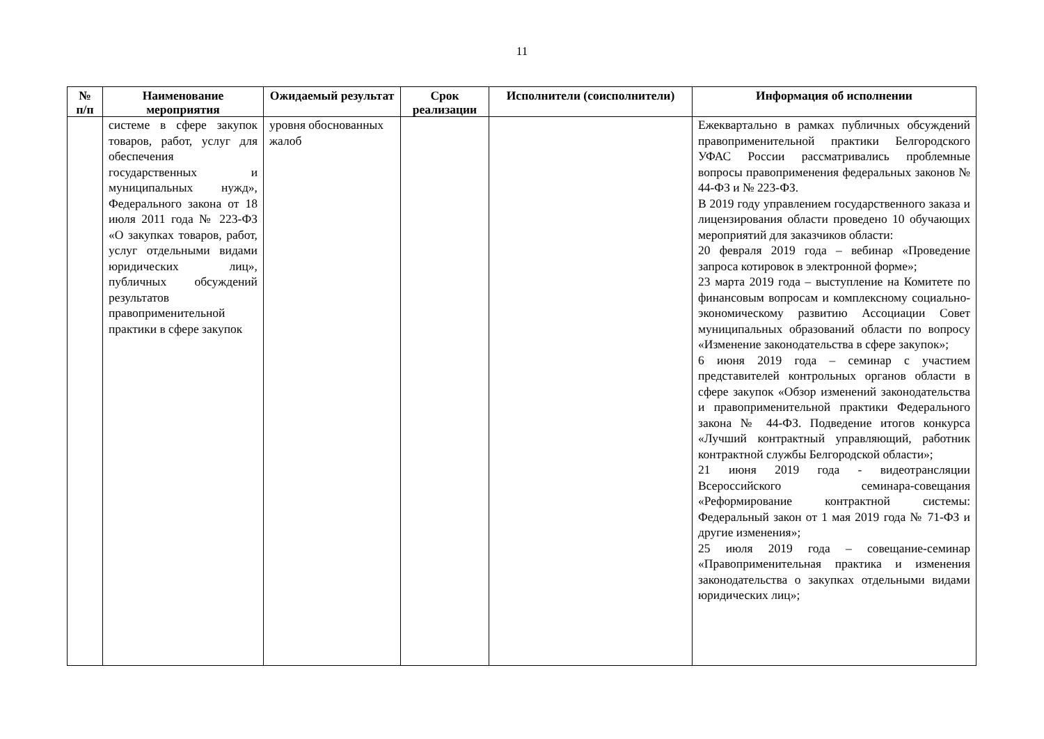11
| № п/п | Наименование мероприятия | Ожидаемый результат | Срок реализации | Исполнители (соисполнители) | Информация об исполнении |
| --- | --- | --- | --- | --- | --- |
| | системе в сфере закупок товаров, работ, услуг для обеспечения государственных и муниципальных нужд», Федерального закона от 18 июля 2011 года № 223-ФЗ «О закупках товаров, работ, услуг отдельными видами юридических лиц», публичных обсуждений результатов правоприменительной практики в сфере закупок | уровня обоснованных жалоб | | | Ежеквартально в рамках публичных обсуждений правоприменительной практики Белгородского УФАС России рассматривались проблемные вопросы правоприменения федеральных законов № 44-ФЗ и № 223-ФЗ. В 2019 году управлением государственного заказа и лицензирования области проведено 10 обучающих мероприятий для заказчиков области: 20 февраля 2019 года – вебинар «Проведение запроса котировок в электронной форме»; 23 марта 2019 года – выступление на Комитете по финансовым вопросам и комплексному социально-экономическому развитию Ассоциации Совет муниципальных образований области по вопросу «Изменение законодательства в сфере закупок»; 6 июня 2019 года – семинар с участием представителей контрольных органов области в сфере закупок «Обзор изменений законодательства и правоприменительной практики Федерального закона № 44-ФЗ. Подведение итогов конкурса «Лучший контрактный управляющий, работник контрактной службы Белгородской области»; 21 июня 2019 года - видеотрансляции Всероссийского семинара-совещания «Реформирование контрактной системы: Федеральный закон от 1 мая 2019 года № 71-ФЗ и другие изменения»; 25 июля 2019 года – совещание-семинар «Правоприменительная практика и изменения законодательства о закупках отдельными видами юридических лиц»; |